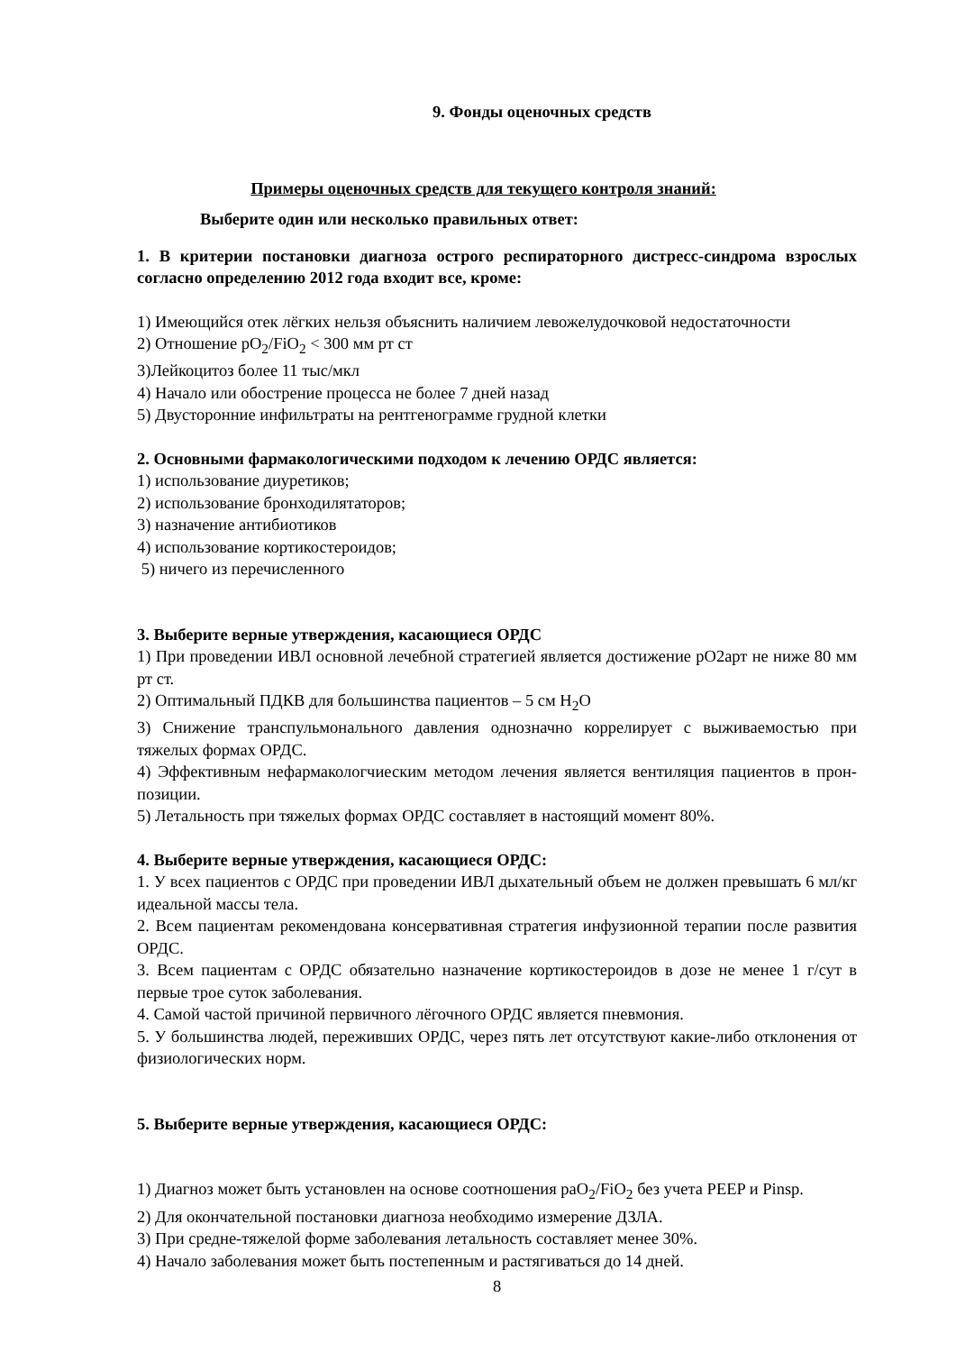9. Фонды оценочных средств
Примеры оценочных средств для текущего контроля знаний:
Выберите один или несколько правильных ответ:
1. В критерии постановки диагноза острого респираторного дистресс-синдрома взрослых согласно определению 2012 года входит все, кроме:
1) Имеющийся отек лёгких нельзя объяснить наличием левожелудочковой недостаточности
2) Отношение pO<sub>2</sub>/FiO<sub>2</sub> < 300 мм рт ст
3)Лейкоцитоз более 11 тыс/мкл
4) Начало или обострение процесса не более 7 дней назад
5) Двусторонние инфильтраты на рентгенограмме грудной клетки
2. Основными фармакологическими подходом к лечению ОРДС является:
1) использование диуретиков;
2) использование бронходилятаторов;
3) назначение антибиотиков
4) использование кортикостероидов;
5) ничего из перечисленного
3. Выберите верные утверждения, касающиеся ОРДС
1) При проведении ИВЛ основной лечебной стратегией является достижение pO2арт не ниже 80 мм рт ст.
2) Оптимальный ПДКВ для большинства пациентов – 5 см H<sub>2</sub>O
3) Снижение транспульмонального давления однозначно коррелирует с выживаемостью при тяжелых формах ОРДС.
4) Эффективным нефармакологчиеским методом лечения является вентиляция пациентов в прон-позиции.
5) Летальность при тяжелых формах ОРДС составляет в настоящий момент 80%.
4. Выберите верные утверждения, касающиеся ОРДС:
1. У всех пациентов с ОРДС при проведении ИВЛ дыхательный объем не должен превышать 6 мл/кг идеальной массы тела.
2. Всем пациентам рекомендована консервативная стратегия инфузионной терапии после развития ОРДС.
3. Всем пациентам с ОРДС обязательно назначение кортикостероидов в дозе не менее 1 г/сут в первые трое суток заболевания.
4. Самой частой причиной первичного лёгочного ОРДС является пневмония.
5. У большинства людей, переживших ОРДС, через пять лет отсутствуют какие-либо отклонения от физиологических норм.
5. Выберите верные утверждения, касающиеся ОРДС:
1) Диагноз может быть установлен на основе соотношения paO<sub>2</sub>/FiO<sub>2</sub> без учета PEEP и Pinsp.
2) Для окончательной постановки диагноза необходимо измерение ДЗЛА.
3) При средне-тяжелой форме заболевания летальность составляет менее 30%.
4) Начало заболевания может быть постепенным и растягиваться до 14 дней.
8